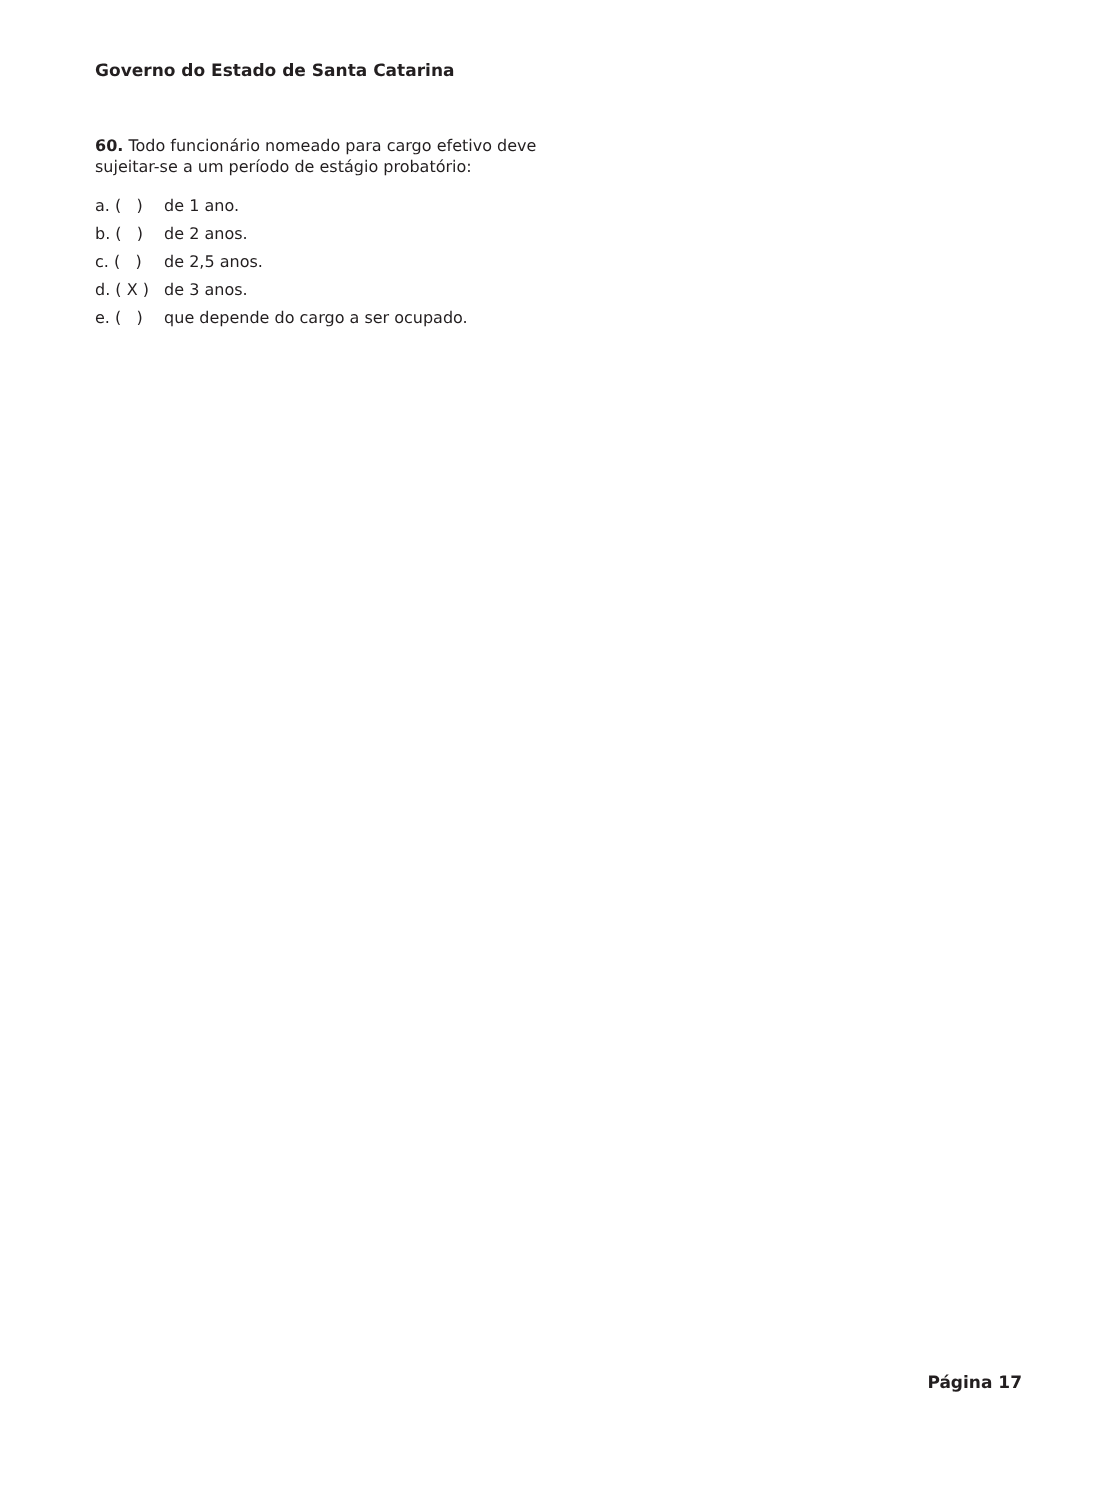Governo do Estado de Santa Catarina
60. Todo funcionário nomeado para cargo efetivo deve sujeitar-se a um período de estágio probatório:
a. ( ) de 1 ano.
b. ( ) de 2 anos.
c. ( ) de 2,5 anos.
d. ( X ) de 3 anos.
e. ( ) que depende do cargo a ser ocupado.
Página 17